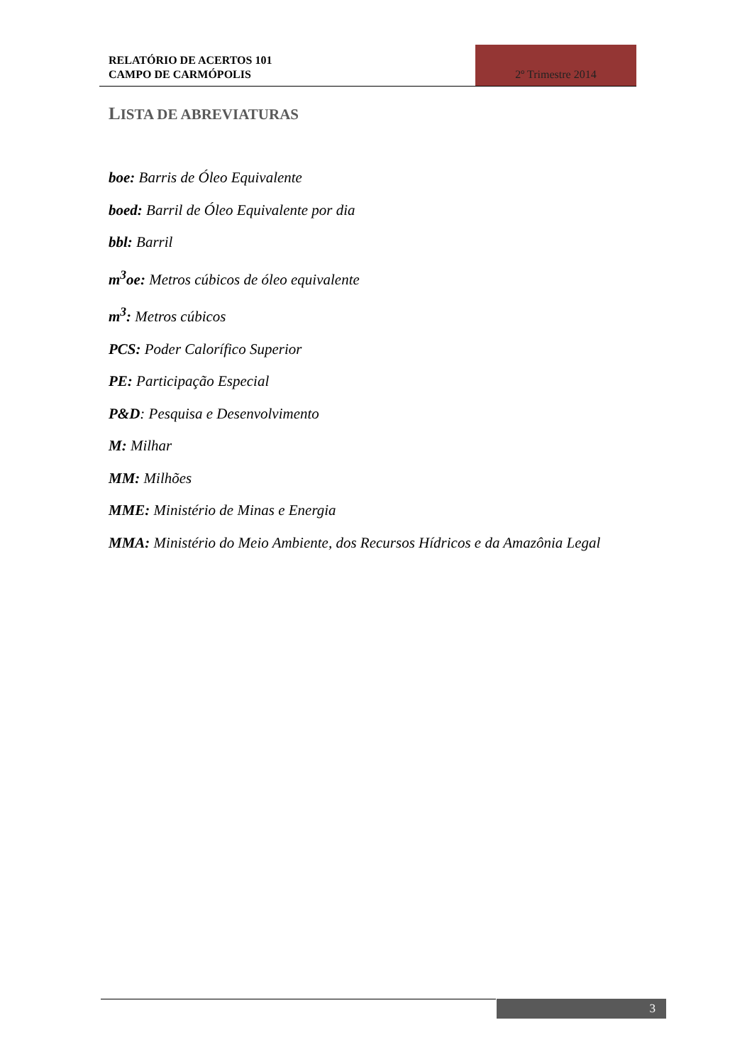RELATÓRIO DE ACERTOS 101
CAMPO DE CARMÓPOLIS
2º Trimestre 2014
LISTA DE ABREVIATURAS
boe: Barris de Óleo Equivalente
boed: Barril de Óleo Equivalente por dia
bbl: Barril
m<sup>3</sup>oe: Metros cúbicos de óleo equivalente
m<sup>3</sup>: Metros cúbicos
PCS: Poder Calorífico Superior
PE: Participação Especial
P&D: Pesquisa e Desenvolvimento
M: Milhar
MM: Milhões
MME: Ministério de Minas e Energia
MMA: Ministério do Meio Ambiente, dos Recursos Hídricos e da Amazônia Legal
3